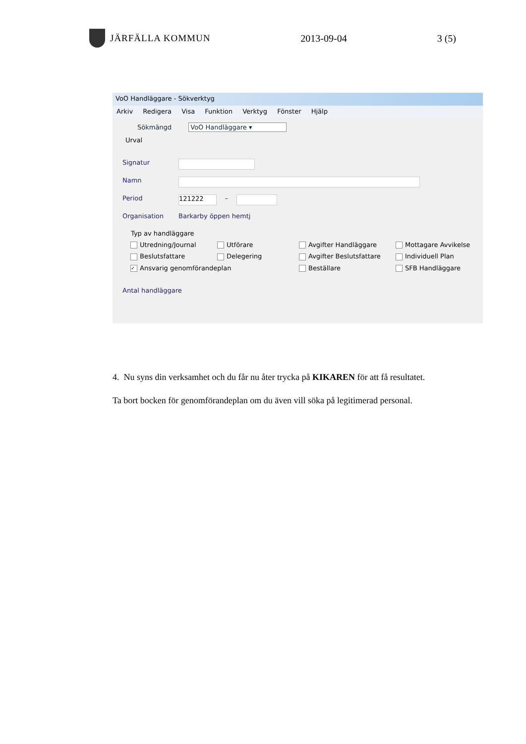JÄRFÄLLA KOMMUN 2013-09-04 3 (5)
VoO Handläggare - Sökverktyg
Arkiv Redigera Visa Funktion Verktyg Fönster Hjälp
Sökmängd VoO Handläggare ▾
Urval
Signatur
Namn
Period 121222 –
Organisation Barkarby öppen hemtj
Typ av handläggare
Utredning/Journal
Utförare
Avgifter Handläggare
Mottagare Avvikelse
Beslutsfattare
Delegering
Avgifter Beslutsfattare
Individuell Plan
✓ Ansvarig genomförandeplan
Beställare
SFB Handläggare
Antal handläggare
4. Nu syns din verksamhet och du får nu åter trycka på KIKAREN för att få resultatet.
Ta bort bocken för genomförandeplan om du även vill söka på legitimerad personal.